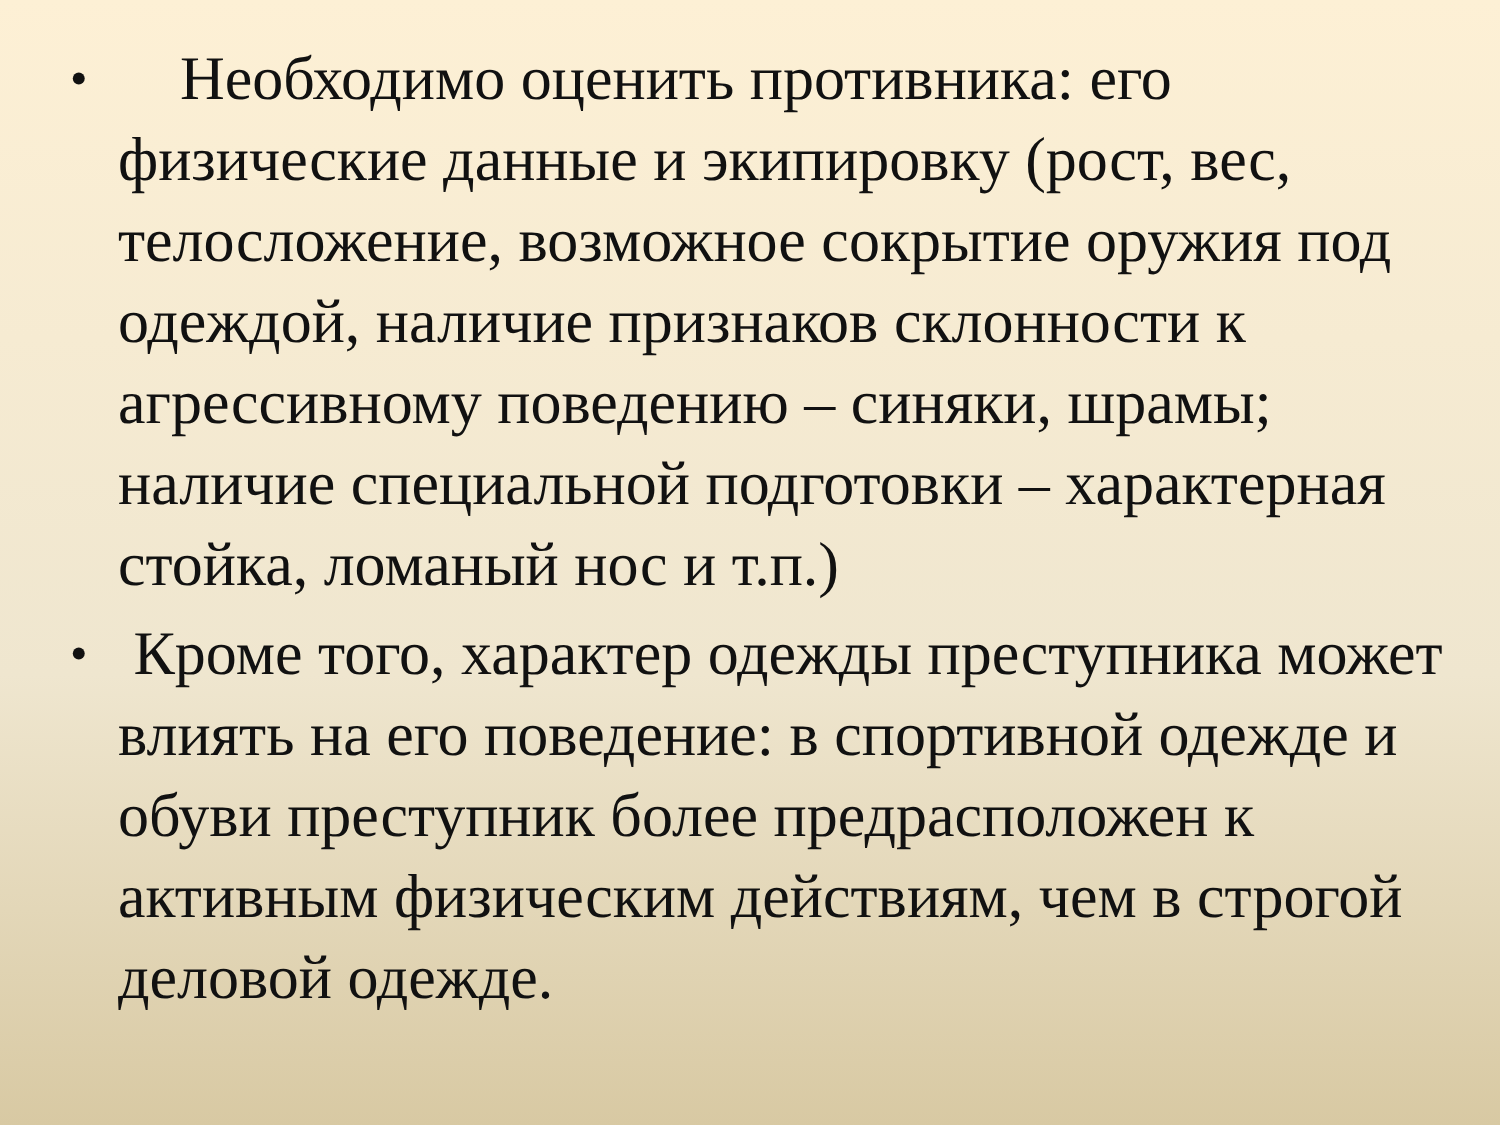• Необходимо оценить противника: его физические данные и экипировку (рост, вес, телосложение, возможное сокрытие оружия под одеждой, наличие признаков склонности к агрессивному поведению – синяки, шрамы; наличие специальной подготовки – характерная стойка, ломаный нос и т.п.)
• Кроме того, характер одежды преступника может влиять на его поведение: в спортивной одежде и обуви преступник более предрасположен к активным физическим действиям, чем в строгой деловой одежде.